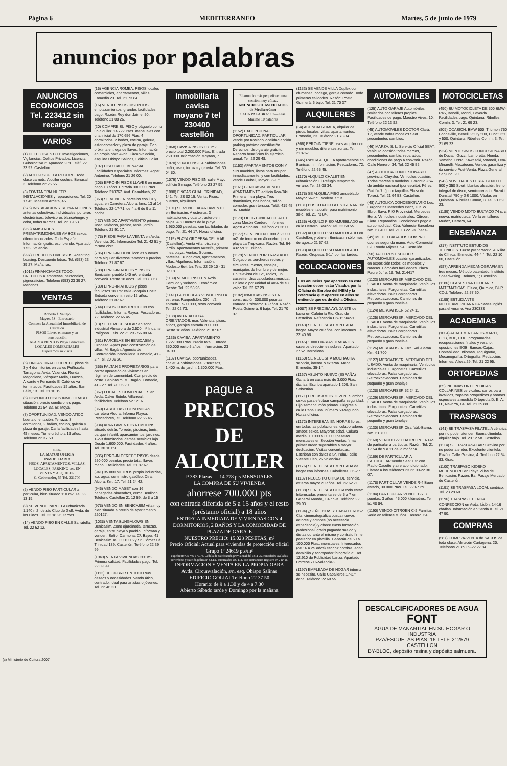Página 6 MEDITERRANEO Martes, 5 de junio de 1979
anuncios por palabras
ANUNCIOS ECONOMICOS Tel. 223412 sin recargo
VARIOS
(1) DETECTIVES C I P Investigaciones, Vigilancias, Delitos Privados. Licencia Gubernativa 2. Apartado 239. Teléf. 22 23 92. Castellón.
(2) AUTO-ESCUELA RECORD. Toda clase carnets. Alquiler coches. Benasal, 3. Teléfono 22 25 55.
(3) FONTANERIA NUFER INSTALACIONES y reparaciones. Tel. 20 17 45. Maestro Arrieta, 45.
(575) INSTALACION Y REPARACIONES antenas colectivas, individuales, porteros electrónicos, televisores blanco/negro y color, todas marcas. Tel. 22 19 53.
(963) AMISTADES PREMATRIMONIALES AMBOS sexos, diferentes edades. Toda España. Información gratis; escribiendo: Apartado 1722. Valencia.
(997) CREDITOS DIVERSOS. Aceptting. Leasing. Descuento letras. Tel. (953) 23 39 27. Mañanas.
(1012) FINANCIAMOS TODO. CREDITOS a empresas, personales, pignoraticios. Teléfono (953) 23 39 27. Mañanas.
VENTAS
Roberto f. Vallejo
Mayor, 53 - Entresuelo
Conozca la Actualidad Inmobiliaria de Castellón
PISOS Llaves en mano y en construcción
APARTAMENTOS Playa Benicasim
LOCALES COMERCIALES
Esperamos su visita
(5) FINCAS TIRADO OFRECE pisos de 3 y 4 dormitorios en calles Peñíscola, Tarragona, Avda. Valencia, Ronda Magdalena, Vázquez Mella, Huesca, Alicante y Fernando El Católico ya terminados. Facilidades 18 años. San Félix, 13. Tel. 21 10 19
(6) DISPONGO PISOS INMEJORABLE situación, precio condiciones pago. Teléfono 21 54 83. Sr. Moya.
(7) OPORTUNIDAD, VENDO ATICO buena orientación. Terraza, 3 dormitorios, 2 baños, cocina, galería y plaza de garaje. Daría facilidades hasta 48 meses. Tiene crédito a 18 años. Teléfono 22 37 50.
citosa
LA MAYOR OFERTA INMOBILIARIA
PISOS, APARTAMENTOS, VILLAS, LOCALES, PARKING etc. EN VENTA Y ALQUILER
C. Gobernador, 55 Tel. 231700
(8) VENDO PISO PARTICULAR a particular, bien situado 110 m2. Tel. 22 13 19.
(9) SE VENDE PARCELA urbanizada 1.140 m2. detrás Club de Golf. Avda. de los Pinos. Tel. 22 18 26, tardes.
(14) VENDO PISO EN CALLE Sarratella. Tel. 22 62 12.
(15) AGENCIA ROMEA, PISOS locales comerciales, apartamentos, villas. Enmedio 23. Tel. 21 73 84.
(16) VENDO PISOS DISTINTOS emplazamientos, grandes facilidades pago. Razón: Rey don Jaime, 50. Teléfono 21 08 26.
(20) COMPRE SU PISO y páguelo como un alquiler. 14.777 Ptas. mensuales con una inicial de 170.656 Ptas. 4 dormitorios, 2 baños, cocina, galería, estar-comedor y plaza de garaje. Con próxima entrega de llaves. Información en propia obra Avda. Circunvalación, esquina Obispo Salinas, Edificio Goliat.
(107) PISO CALLE BENASAL. Facilidades especiales. Informes: Agost Antonino. Teléfono 21 26 00.
(208) EPRO-IN PISOS LLAVES en mano pago 18 años. Entrada 300.000 Ptas. Teléfono 218767. Avd. Casalduch, 27
(363) SE VENDEN parcelas con luz y agua, en Carretera Alcora, kms. 13 al 14. Teléfono 22-17-71, de 4 a 6 de 9 a 11 noche.
(437) VENDO APARTAMENTO primera línea, teléfono, piscina, tenis, jardín. Teléfono 21 91 17.
(478) PISOS PARA LA VENTA en Avda. Valencia, 20. Información Tel. 21 42 51 y misma obra.
(786) EPRO-IN TIENE locales y naves para alquilar diversos tamaños y precios. Teléfono 21 87 67.
(788) EPRO-IN ATICOS Y PISOS Benicasim pueblo 140 m². entrada convenir. Resto 18 años. Tel. 21 87 67.
(789) EPRO-IN ATICOS y pisos fabulosos 180 m² calle Joaquín Costa. Entrada convenir, resto 18 años. Teléfono 21 87 67.
(744) PISOS CONSTRUCCION con facilidades. Informa Rayca. Pescadores, 72. Teléfono 22 65 45.
(13) SE OFRECE SOLAR en zona industrial Almazora de 2.500 m² lindante Polígono. Tels. 22 71 23 - 56 08 66.
(851) PARCELAS EN BENICASIM y Oropesa. Aptas para construcción de villas. M. Bagán. Agencia de Contratación Inmobiliaria. Enmedio, 41 - 2.° Tel. 20 06 20.
(855) FALTAN 3 PROPIETARIOS para cerrar operación de viviendas en régimen de comunidad. Con precio de coste. Benicasim. M. Bagán. Enmedio, 41 - 2.° Tel. 20 06 20.
(867) LOCALES COMERCIALES en Avda. Calvo Sotelo, Villarreal, facilidades. Teléfono 52 12 07.
(869) PARCELAS ECONOMICAS carretera Alcora. Informa Rayca. Pescadores, 72. Teléfono 22 65 45.
(934) APARTAMENTOS REMOLINS, situado detrás Torreón, piscinas, tenis, parque infantil, aparcamientos, jardines, 1-2-3 dormitorios, demás servicios lujo. Desde 1.600.000. Facilidades 4 años. Tel. 30 10 69.
(935) EPRO-IN OFRECE PISOS desde 850.000 pesetas precio total, llaves mano. Facilidades. Tel. 21 87 67.
(941) 35.000 METROS propio industrias, luz, agua, suministro gasóleo. Ctra. Alcora, Km. 17. Tel. 21 24 42.
(946) VENDO MASET con 16 hanegadas almendros, cerca Benlloch. Teléfono Castellón 21 12 59, de 8 a 15
(978) VENDO EN BENICASIM villa muy bien situada a precio de apartamento. 220127.
(1038) VENTA BUNGALOWS EN Benicasim. Zona ajardinada, terrazas, garaje, entre playa y pueblo. Informan y venden: Señor Carmona, C/. Bayer, 41 Benicasim Tel. 30 10 16 y Sr. Gómez C/. Trinidad 139. Castellón. Teléfono 22 39 99.
(1040) VENTA VIVIENDAS 200 m2. Primera calidad. Facilidades pago. Tel. 22 39 99.
(1112) DE CUBRIR EN TODO sus deseos y necesidades. Vendo ático, centrado, ideal para artistas o jóvenes. Tel. 22 46 23.
inmobiliaria cavisa
moyano 7 tel 230400 castellón
(1068) CAVISA PISOS 138 m2. precio total 2.200.000 Ptas. Entrada 250.000. Información Moyano, 7.
(1070) VENDO PISO 4 habitaciones, baño, aseo, terraza y galería. Tel. 30 04 80.
(1079) VENDO PISO EN calle Mayor edificio Simago. Teléfono 23 27 99.
(1080) FINCAS GUAL. TRINIDAD, 141. Tel. 23 02 15. Venta: Pisos, huertos, alquileres.
(1101) SE VENDE APARTAMENTO en Benicasim. A estrenar. 3 habitaciones y cuarto trastero en bajos. A 50 metros de la playa. 1.980.000 pesetas, con facilidades de pago. Tel. 21 44 17. Horas oficina.
(1115) PLAYA OROPESA DEL MAR (Castellón). Venta villa, piscina y jardín. Apartamentos Arrecife, primera línea playa. Ventas: Solares, parcelas, Bungalows, apartamentos, villas. Alquileres. Información: Modesto Beltrán. Tels. 22 29 10 - 31 02 18.
(1139) VENDO PISO EN Avda. Cemuda y Velasco. Económico. Razón: Tel. 22 58 95.
(1141) PARTICULAR VENDE PISO a estrenar, Parquelidón, 200 m/2, entrada 1.500.000, resto convenir. Tel. 22 02 73.
(1138) AVDA. ALCORA. ORIENTADOS, mar, Valencia, pisos, áticos, garajes entrada 200.000. Resto 18 años. Teléfono 21 87 67.
(1136) CAVISA. APARTAMENTO 1.727.000 Ptas. Precio total. Entrada 350.000 resto 5 años. Información: 23 04 00.
(1187) CAVISA, oportunidades, chalet, 4 habitaciones, 2 terrazas, 1.400 m. de jardín. 1.800.000 Ptas.
El anuncio más pequeño en una sección muy eficaz.
ANUNCIOS CLASIFICADOS de Mediterráneo
CADA PALABRA: 10'— Ptas.
Mínimo 10 palabras
(1152) EXCEPCIONAL OPORTUNIDAD, PARTICULAR vende por traslado localidad acción parking próxima constitución. Derechos: Uso garaje gratuito. Reparto beneficios fin ejercicio anual. Tel. 22 29 48.
(1153) APARTAMENTOS CON Y SIN muebles, listos para ocupar inmediatamente, y con facilidades, vende Faubell, Mayor 35-1.°.
(1161) BENICASIM. VENDO APARTAMENTO edificio Kon-Tiki. Primera línea playa. Tres dormitorios, dos baños, salón comedor, gran terraza. Teléf. 419 45 36. Madrid.
(1173) OPORTUNIDAD CHALET zona Mesón Cordero. Informes Agost Antonino. Teléfono 21 26 00.
(1177) SE VENDEN 1.000 ó 2.000 m2. de terreno en Alcocéber junto playa La Tropicana. Razón: Tel. 94-432 59 11. Bilbao.
(1179) VENDO POR TRASLADO. Colgadores percheros rectos y circulares, mesas, espejos, maniquíes de hombre y de mujer. Un televisor de 12", radios, un cassette. Una calculadora musical. En lote o por unidad al 40% de su valor. Tel. 22 67 29.
(1182) INMOCAS PISOS EN construcción 300.000 pesetas entrada. Préstamo 18 años. Razón: Poeta Guimerá, 6 bajo. Tel. 21 70 37.
pague a
PRECIOS DE ALQUILER
P 383 Plazas — 14.778 pts MENSUALES
LA COMPRA DE SU VIVIENDA
ahorrese 700.000 pts
con entrada diferida de 5 a 15 años y el resto (préstamo oficial) a 18 años
ENTREGA INMEDIATA DE VIVIENDAS CON 4 DORMITORIOS, 2 BAÑOS Y LA COMODIDAD DE PLAZA DE GARAJE
NUESTRO PRECIO: 15.023 PESETAS, m²
Precio Oficial: Actual para viviendas de protección oficial Grupo 1º 24619 pts/m²
expediente CS-VS-670/74. Cédula de calificación provisional del 18-4-75, cantidades avaladas por crédito y caución póliza nº 52.149 autorizados art. 114, uso permanente Registro INV nº 16.
INFORMACION Y VENTA EN LA PROPIA OBRA
Avda. Circunvalación, s/n. esq. Obispo Salinas
EDIFICIO GOLIAT Teléfono 22 37 50
Horario: de 9 a 1.30 y de 4 a 7.30
Abierto Sábado tarde y Domingo por la mañana
(1183) SE VENDE VILLA Duplex con chimenea, bodega, garaje cerrado. Todo primeras calidades. Razón: Poeta Guimerá, 6 bajo. Tel. 21 70 37.
ALQUILERES
(34) AGENCIA ROMEA, alquiler de pisos, locales, villas, apartamentos. Enmedio, 23. Teléfono 21 73 84.
(366) EPRO-IN TIENE pisos alquiler con y sin muebles diferentes zonas. Tel. 218767
(745) RAYCA ALQUILA apartamentos en Benicasim. Información: Pescadores, 72. Teléfono 22 65 45.
(1170) ALQUILO CHALET EN urbanización El Refugio temporada verano. Tel. 23 08 34.
(1178) SE ALQUILA PISO amueblado Mayor 56-2.ª Escalera 7.° B.
(1181) BUSCO ATICO A ESTRENAR, sin muebles en alquiler para matrimonio sólo. Tel. 21 73 84.
(1185) ALQUILO PISO AMUEBLADO en calle Herrero. Razón: Tel. 22 68 55.
(1192) ALQUILO PISO AMUEBLADO en Castellón, y otro en Benicasim sólo mes de agosto 21 67 62.
(1193) ALQUILO PISO AMUEBLADO. Razón: Oropesa, 6-1.° por las tardes.
COLOCACIONES
Los anuncios que aparecen en esta sección deben estar Visados por la Oficina de Empleo del INEM y la referencia que aparece en ellos se entiende que es de dicha Oficina.
(1087) SE PRECISA AYUDANTE de barra en Cafetería Rio. Grao de Castellón. Referencia CS-15.942-1.
(1143) SE NECESITA EMPLEADA hogar. Mayor 20 años, con informes. Tel. 22 40 98.
(1145) 1.000 DIARIAS TRABAJOS caseros direcciones sobres. Apartado 2752. Barcelona.
(1150) SE NECESITA MUCHACHA servicio, interna o externa. Meba Enmedio, 35-1.°.
(1167) ASUNTO NUEVO (ESPAÑA) Ganará en casa más de 3.000 Ptas. diarias. Escriba apartado 1.209. San Sebastián.
(1171) PRECISAMOS JOVENES ambos sexos para efectuar campaña seguridad. Fijo semanal más primas. Dirigirse a calle Papa Luna, número 50-segundo. Horas oficina.
(1172) INTERESAN EN HORAS libres, en todas las poblaciones, colaboradores ambos sexos. Mayores edad. Cultura media. 10.000 a 30.000 pesetas mensuales en Sección Ventas firma primer orden superables a mayor dedicación. Visitas concertadas. Escriban con datos a Sr. Palau, calle Vicente Lleó, 26 Valencia-6.
(1176) SE NECESITA EMPLEADA de hogar con informes. Caballeros, 36-2.°.
(1187) NECESITO CHICA DE servicio, externa mayor 20 años. Tel. 22 62 71.
(1188) SE NECESITA CHICA todo estar: Interesadas presentarse de 5 a 7 en General Aranda, 19-7.°-B. Teléfono 22 39 03.
(1194) ¿SEÑORITAS Y CABALLEROS? Cía. cinematográfica busca nuevos actores y actrices (no necesaria experiencia) y ofrece curso formación profesional, gratis pagando sueldo y dietas durante el mismo y contrato firme posterior en plantilla. Ganarán de 50 a 100.000 Ptas., mensuales. Interesados (de 16 a 25 años) escribir nombre, edad, domicilio y acompañar fotografía a: Ref. 12.910 de Publicidad Lanza, Apartado Correos 716-Valencia-2.
(1197) EMPLEADA DE HOGAR interna se necesita. Calle Caballeros 17-3.° dcha. Teléfono 22 60 55.
AUTOMOVILES
(125) AUTO GARAJE Automóviles revisados por talleres propios. Facilidades de pago. Maestro Vives, 10. Teléfono 22 13 82.
(45) AUTOMOVILES DOCTOR Clará, 17, vende todos modelos Seat procedentes cambios.
(46) MARZA, S. L. Servicio Oficial SEAT, vehículo ocasión todas marcas, procedentes cambio, reparados, condiciones de pago a convenir. Razón: Calle Herrero, 34. Tel. 22 45 58.
(47) AUTOLICA CONCESIONARIO provincial Chrysler. Vehículos ocasión. Todas marcas y modelos. Garantía «S» de ámbito nacional (por escrito). Pérez Galdós 7, (junto taquillas Plaza de Toros). Tel. 21 64 53. Castellón.
(48) AUTOLICA CONCESIONARIO Les. Furgonetas Mercedes Benz, D K W. Ebro. Sava. RIO Provincial, Mercedes Benz. Vehículos industriales, Citroen, Siata. Reparados. Condiciones pago a su comodidad. Ctra. Valencia-Barcelona Km. 67,400. Tel. 21 13 22. -3 líneas-.
(49) MEJOR PAGADOS COMPRO coches segunda mano. Auto-Comercial Gil, Ronda Mijares, 94. Castellón.
(50) TALLERES ESCUDER AUTOMOVILES ocasión garantizados, en exposición todos los modelos y marcas. Cómodas facilidades. Plaza Padre Jofre, 18. Tel. 214417
(1123) MERCAFISER MERCADO DEL USADO. Venta de maquinaria. Vehículos industriales. Furgonetas. Carretillas elevadoras. Palas cargadoras. Retroexcavadoras. Camiones de pequeño y gran tonelaje.
(1124) MERCAFISER 52 24 11
(1125) MERCAFISER. MERCADO DEL USADO. Venta de maquinaria. Vehículos industriales. Furgonetas. Carretillas elevadoras. Palas cargadoras. Retroexcavadoras. Camiones de pequeño y gran tonelaje.
(1126) MERCAFISER Ctra. Val.-Barna. Km. 61,700
(1127) MERCAFISER. MERCADO DEL USADO. Venta de maquinaria. Vehículos industriales. Furgonetas. Carretillas elevadoras. Palas cargadoras. Retroexcavadoras. Camiones de pequeño y gran tonelaje.
(1128) MERCAFISER 52 24 11
(1129) MERCAFISER. MERCADO DEL USADO. Venta de maquinaria. Vehículos industriales. Furgonetas. Carretillas elevadoras. Palas cargadoras. Retroexcavadoras. Camiones de pequeño y gran tonelaje.
(1130) MERCAFISER Ctra. Val.-Barna. Km. 61.700
(1160) VENDO 127 CUATRO PUERTAS de particular a particular. Razón: Tel. 21 17 54 de 9 a 11 de la mañana.
(1169) DE PARTICULAR A PARTICULAR vendo Seat 132 con Radio-Casette y aire acondicionado. Llamar a los teléfonos 23 22 00-22 30 07.
(1178) PARTICULAR VENDE R-4 Buen estado, 30.000 Ptas. Tel. 22 67 29.
(1184) PARTICULAR VENDE 127 3 puertas, 3 años, 45.000 kilómetros. Tel. 51 40 84.
(1190) VENDO CITROEN C-8 Familiar. Verlo en talleres Muñoz, Herrero, 64.
MOTOCICLETAS
(490) SU MOTOCICLETA DE 500 BMW-R45, Benelli, Morini, Laverda. Facilidades pago. Quintana, Ribelles Comín, 3. Tel. 21 69 23.
(809) OCASION, BMW 500, Triumph 750 Bonneville, Benelli 250 y 500, Ducati 350 y 500. Quintana. Ribelles Comín, 3. Tel. 21 69 23.
(924) MONTESINOS CONCESIONARIO de Ducati, Guzzi, Lambretta, Honda, Yamaha, Ossa, Kawasaki, Warnell, Lem-Minarelli, Mecatecno. Vende, garantiza y da servicio Post-Venta. Plaza General Sanjurjo, 20.
(942) NOVEDADES FERIA. BENELLI 500 y 350 Sport. Llantas aleación, freno integral de disco, semicarenado. Suzuki Dunstall 750 y GS 1000. Véalas en Quintana. Ribelles Comín, 3. Tel. 21 69 23.
(1189) VENDO MOTO BULTACO 74 c. c. nueva, matriculada. Verla en talleres Muñoz, Herrero, 64.
ENSEÑANZA
(217) INSTITUTO ESTUDIOS TECNICOS. Curso preparatorio, Auxiliar de Clínica. Enmedio, 44-4.°. Tel. 22 10 00, Castellón.
(987) APRENDA MECANOGRAFIA EN tres meses. Método patentado. Instituto Speedwriting. Balmes, 1; Castellón.
(1186) CLASES PARTICULARES MATEMATICAS, Física, Química, BUP, COU. Teléfono 22 57 60.
(1195) ESTUDIANTE NORTEAMERICANA DA clases inglés para el verano. Ana 230333
ACADEMIAS
(1004) ACADEMIA CANOS-MARTI, EGB, BUP, COU, programadas recuperaciones finales y verano, oposiciones EGB, Bancos-Cajas, Contabilidad, Idiomas, Taquigrafía, Mecanografía, Ortografía, Redacción. Informes: Alloza 29. Tel. 21 22 95.
ORTOPEDIAS
(65) PIERNAS ORTOPEDICAS COLLARINES cervicales, carros para inválidos, zapatos ortopédicos y hormas especiales a medida Ortopedia D. E. A. O., Navarra, 84. Tel. 21 29 88.
TRASPASOS
(141) SE TRASPASA FILATELIA céntrica por no poder atender. Buena clientela, alquiler bajo. Tel. 23 12 58. Castellón.
(1114) SE TRASPASA BAR Gravina por no poder atender. Excelente clientela. Razón: Calle Gravina, 4. Teléfono 22 54 83. Grao.
(1100) TRASPASO KIOSKO MERENDERO en Playa Villas de Benicasim. Razón: Bar Pasaje Mercado de Castellón.
(1191) SE TRASPASA LOCAL céntrico. Tel. 23 29 60.
(1196) TRASPASO TIENDA CONFECCION en Avda. Lidón, 14-16 chaflán. Información en tienda o Tel. 21 47 90.
COMPRAS
(587) COMPRA-VENTA de SACOS de toda clase. Almacén Cartagena, 20. Teléfonos 21 89 39-22 27 84.
DESCALCIFICADORES DE AGUA
FONT
AGUA DE MANANTIAL EN SU HOGAR O INDUSTRIA
PZA/ESCUELAS PIAS, 16 TELF. 212579 CASTELLON
BY-BLOC, depósito resina y depósito salmuera.
(c) Ministerio de Cultura 2007